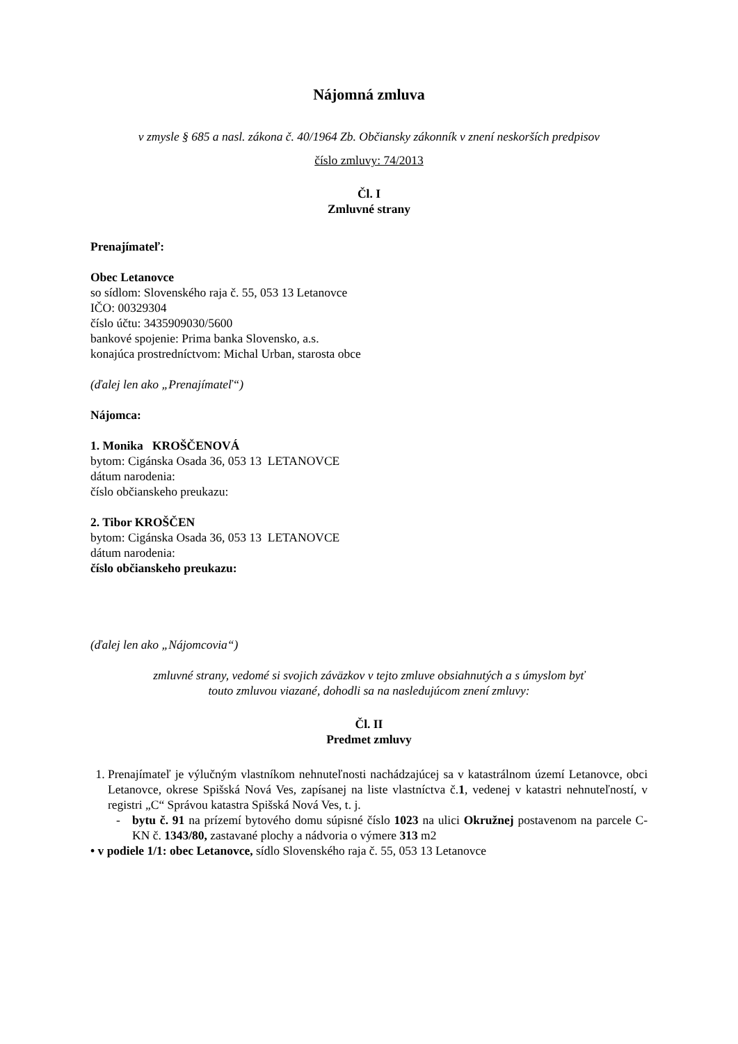Nájomná zmluva
v zmysle § 685 a nasl. zákona č. 40/1964 Zb. Občiansky zákonník v znení neskorších predpisov
číslo zmluvy: 74/2013
Čl. I
Zmluvné strany
Prenajímateľ:
Obec Letanovce
so sídlom: Slovenského raja č. 55, 053 13 Letanovce
IČO: 00329304
číslo účtu: 3435909030/5600
bankové spojenie: Prima banka Slovensko, a.s.
konajúca prostredníctvom: Michal Urban, starosta obce
(ďalej len ako „Prenajímateľ“)
Nájomca:
1. Monika KROŠČENOVÁ
bytom: Cigánska Osada 36, 053 13 LETANOVCE
dátum narodenia:
číslo občianskeho preukazu:
2. Tibor KROŠČEN
bytom: Cigánska Osada 36, 053 13 LETANOVCE
dátum narodenia:
číslo občianskeho preukazu:
(ďalej len ako „Nájomcovia“)
zmluvné strany, vedomé si svojich záväzkov v tejto zmluve obsiahnutých a s úmyslom byť
touto zmluvou viazané, dohodli sa na nasledujúcom znení zmluvy:
Čl. II
Predmet zmluvy
1. Prenajímateľ je výlučným vlastníkom nehnuteľnosti nachádzajúcej sa v katastrálnom území Letanovce, obci Letanovce, okrese Spišská Nová Ves, zapísanej na liste vlastníctva č.1, vedenej v katastri nehnuteľností, v registri „C“ Správou katastra Spišská Nová Ves, t. j.
- bytu č. 91 na prízemí bytového domu súpisné číslo 1023 na ulici Okružnej postavenom na parcele C-KN č. 1343/80, zastavané plochy a nádvoria o výmere 313 m2
• v podiele 1/1: obec Letanovce, sídlo Slovenského raja č. 55, 053 13 Letanovce